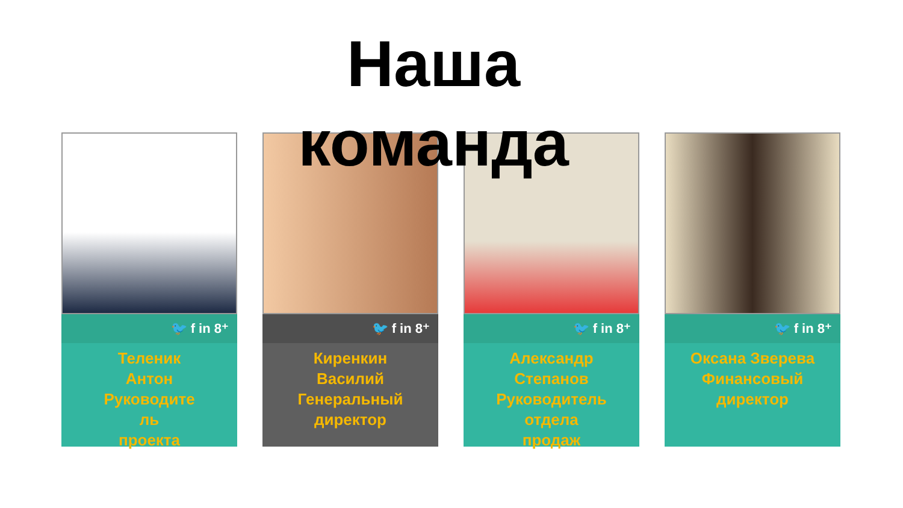Наша команда
🐦 f in 8⁺
Теленик
Антон
Руководите
ль
проекта
🐦 f in 8⁺
Киренкин
Василий
Генеральный
директор
🐦 f in 8⁺
Александр
Степанов
Руководитель
отдела
продаж
🐦 f in 8⁺
Оксана Зверева
Финансовый
директор